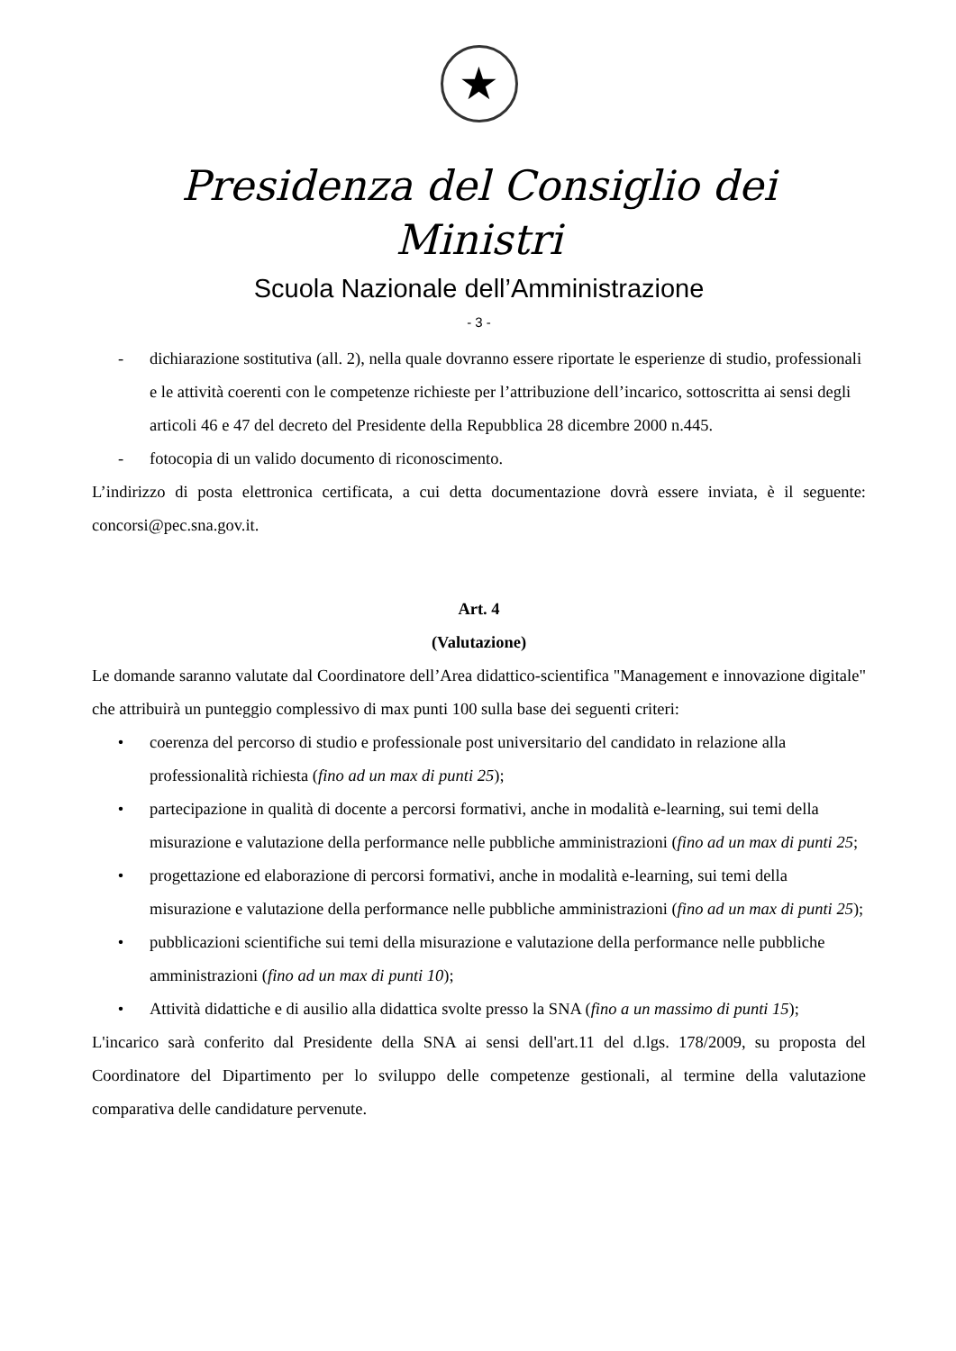★
Presidenza del Consiglio dei Ministri
Scuola Nazionale dell’Amministrazione
- 3 -
- dichiarazione sostitutiva (all. 2), nella quale dovranno essere riportate le esperienze di studio, professionali e le attività coerenti con le competenze richieste per l’attribuzione dell’incarico, sottoscritta ai sensi degli articoli 46 e 47 del decreto del Presidente della Repubblica 28 dicembre 2000 n.445.
- fotocopia di un valido documento di riconoscimento.
L’indirizzo di posta elettronica certificata, a cui detta documentazione dovrà essere inviata, è il seguente: concorsi@pec.sna.gov.it.
Art. 4
(Valutazione)
Le domande saranno valutate dal Coordinatore dell’Area didattico-scientifica "Management e innovazione digitale" che attribuirà un punteggio complessivo di max punti 100 sulla base dei seguenti criteri:
• coerenza del percorso di studio e professionale post universitario del candidato in relazione alla professionalità richiesta (fino ad un max di punti 25);
• partecipazione in qualità di docente a percorsi formativi, anche in modalità e-learning, sui temi della misurazione e valutazione della performance nelle pubbliche amministrazioni (fino ad un max di punti 25;
• progettazione ed elaborazione di percorsi formativi, anche in modalità e-learning, sui temi della misurazione e valutazione della performance nelle pubbliche amministrazioni (fino ad un max di punti 25);
• pubblicazioni scientifiche sui temi della misurazione e valutazione della performance nelle pubbliche amministrazioni (fino ad un max di punti 10);
• Attività didattiche e di ausilio alla didattica svolte presso la SNA (fino a un massimo di punti 15);
L'incarico sarà conferito dal Presidente della SNA ai sensi dell'art.11 del d.lgs. 178/2009, su proposta del Coordinatore del Dipartimento per lo sviluppo delle competenze gestionali, al termine della valutazione comparativa delle candidature pervenute.